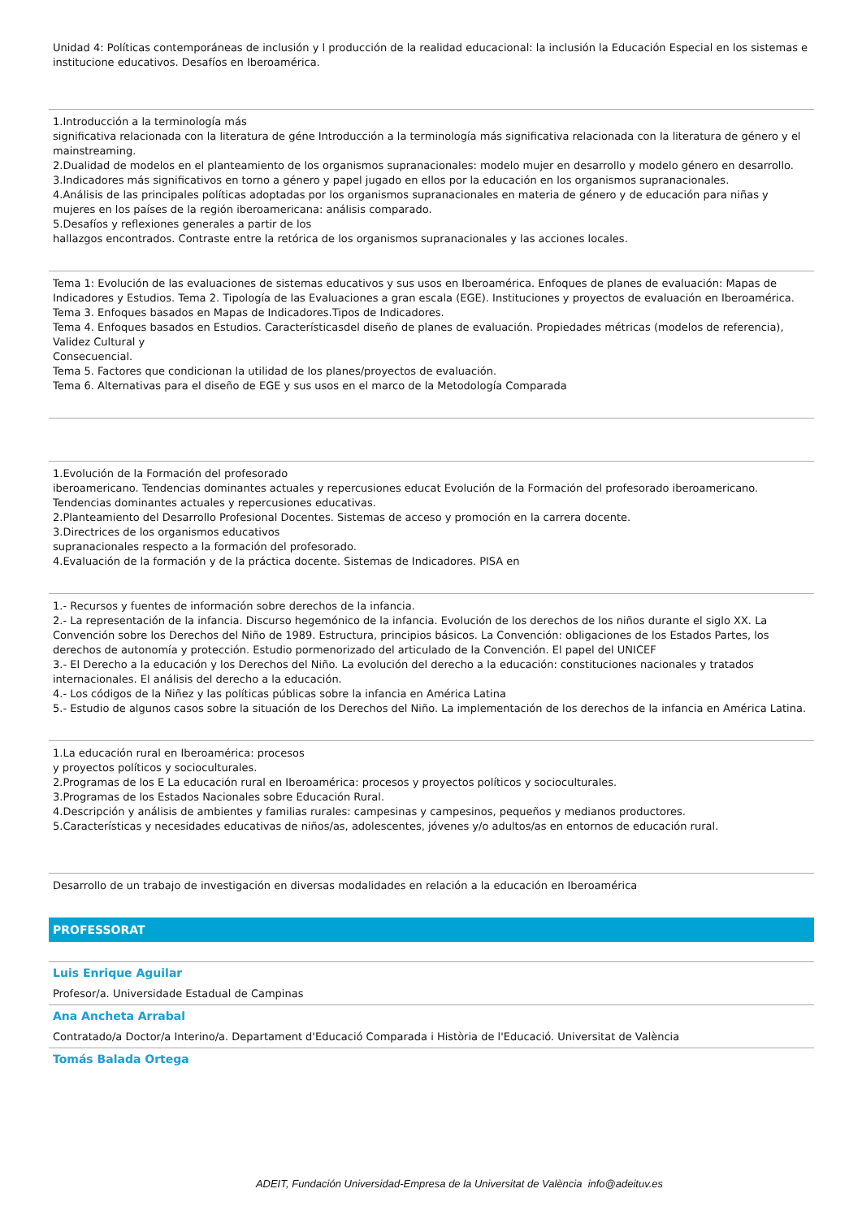Unidad 4: Políticas contemporáneas de inclusión y l producción de la realidad educacional: la inclusión la Educación Especial en los sistemas e institucione educativos. Desafíos en Iberoamérica.
1.Introducción a la terminología más
significativa relacionada con la literatura de géne Introducción a la terminología más significativa relacionada con la literatura de género y el mainstreaming.
2.Dualidad de modelos en el planteamiento de los organismos supranacionales: modelo mujer en desarrollo y modelo género en desarrollo.
3.Indicadores más significativos en torno a género y papel jugado en ellos por la educación en los organismos supranacionales.
4.Análisis de las principales políticas adoptadas por los organismos supranacionales en materia de género y de educación para niñas y mujeres en los países de la región iberoamericana: análisis comparado.
5.Desafíos y reflexiones generales a partir de los
hallazgos encontrados. Contraste entre la retórica de los organismos supranacionales y las acciones locales.
Tema 1: Evolución de las evaluaciones de sistemas educativos y sus usos en Iberoamérica. Enfoques de planes de evaluación: Mapas de Indicadores y Estudios. Tema 2. Tipología de las Evaluaciones a gran escala (EGE). Instituciones y proyectos de evaluación en Iberoamérica.
Tema 3. Enfoques basados en Mapas de Indicadores.Tipos de Indicadores.
Tema 4. Enfoques basados en Estudios. Característicasdel diseño de planes de evaluación. Propiedades métricas (modelos de referencia), Validez Cultural y
Consecuencial.
Tema 5. Factores que condicionan la utilidad de los planes/proyectos de evaluación.
Tema 6. Alternativas para el diseño de EGE y sus usos en el marco de la Metodología Comparada
1.Evolución de la Formación del profesorado
iberoamericano. Tendencias dominantes actuales y repercusiones educat Evolución de la Formación del profesorado iberoamericano. Tendencias dominantes actuales y repercusiones educativas.
2.Planteamiento del Desarrollo Profesional Docentes. Sistemas de acceso y promoción en la carrera docente.
3.Directrices de los organismos educativos
supranacionales respecto a la formación del profesorado.
4.Evaluación de la formación y de la práctica docente. Sistemas de Indicadores. PISA en
1.- Recursos y fuentes de información sobre derechos de la infancia.
2.- La representación de la infancia. Discurso hegemónico de la infancia. Evolución de los derechos de los niños durante el siglo XX. La Convención sobre los Derechos del Niño de 1989. Estructura, principios básicos. La Convención: obligaciones de los Estados Partes, los derechos de autonomía y protección. Estudio pormenorizado del articulado de la Convención. El papel del UNICEF
3.- El Derecho a la educación y los Derechos del Niño. La evolución del derecho a la educación: constituciones nacionales y tratados internacionales. El análisis del derecho a la educación.
4.- Los códigos de la Niñez y las políticas públicas sobre la infancia en América Latina
5.- Estudio de algunos casos sobre la situación de los Derechos del Niño. La implementación de los derechos de la infancia en América Latina.
1.La educación rural en Iberoamérica: procesos
y proyectos políticos y socioculturales.
2.Programas de los E La educación rural en Iberoamérica: procesos y proyectos políticos y socioculturales.
3.Programas de los Estados Nacionales sobre Educación Rural.
4.Descripción y análisis de ambientes y familias rurales: campesinas y campesinos, pequeños y medianos productores.
5.Características y necesidades educativas de niños/as, adolescentes, jóvenes y/o adultos/as en entornos de educación rural.
Desarrollo de un trabajo de investigación en diversas modalidades en relación a la educación en Iberoamérica
PROFESSORAT
Luis Enrique Aguilar
Profesor/a. Universidade Estadual de Campinas
Ana Ancheta Arrabal
Contratado/a Doctor/a Interino/a. Departament d'Educació Comparada i Història de l'Educació. Universitat de València
Tomás Balada Ortega
ADEIT, Fundación Universidad-Empresa de la Universitat de València info@adeituv.es